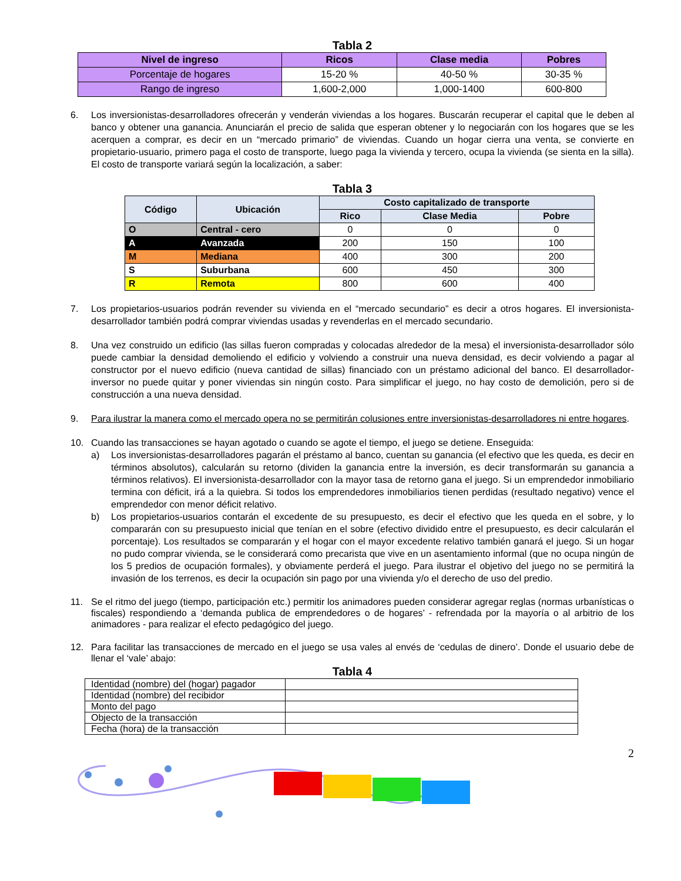Tabla 2
| Nivel de ingreso | Ricos | Clase media | Pobres |
| --- | --- | --- | --- |
| Porcentaje de hogares | 15-20 % | 40-50 % | 30-35 % |
| Rango de ingreso | 1,600-2,000 | 1,000-1400 | 600-800 |
6. Los inversionistas-desarrolladores ofrecerán y venderán viviendas a los hogares. Buscarán recuperar el capital que le deben al banco y obtener una ganancia. Anunciarán el precio de salida que esperan obtener y lo negociarán con los hogares que se les acerquen a comprar, es decir en un “mercado primario” de viviendas. Cuando un hogar cierra una venta, se convierte en propietario-usuario, primero paga el costo de transporte, luego paga la vivienda y tercero, ocupa la vivienda (se sienta en la silla). El costo de transporte variará según la localización, a saber:
Tabla 3
| Código | Ubicación | Costo capitalizado de transporte | | |
| --- | --- | --- | --- | --- |
| | | Rico | Clase Media | Pobre |
| O | Central - cero | 0 | 0 | 0 |
| A | Avanzada | 200 | 150 | 100 |
| M | Mediana | 400 | 300 | 200 |
| S | Suburbana | 600 | 450 | 300 |
| R | Remota | 800 | 600 | 400 |
7. Los propietarios-usuarios podrán revender su vivienda en el “mercado secundario” es decir a otros hogares. El inversionista-desarrollador también podrá comprar viviendas usadas y revenderlas en el mercado secundario.
8. Una vez construido un edificio (las sillas fueron compradas y colocadas alrededor de la mesa) el inversionista-desarrollador sólo puede cambiar la densidad demoliendo el edificio y volviendo a construir una nueva densidad, es decir volviendo a pagar al constructor por el nuevo edificio (nueva cantidad de sillas) financiado con un préstamo adicional del banco. El desarrollador-inversor no puede quitar y poner viviendas sin ningún costo. Para simplificar el juego, no hay costo de demolición, pero si de construcción a una nueva densidad.
9. Para ilustrar la manera como el mercado opera no se permitirán colusiones entre inversionistas-desarrolladores ni entre hogares.
10. Cuando las transacciones se hayan agotado o cuando se agote el tiempo, el juego se detiene. Enseguida:
a) Los inversionistas-desarrolladores pagarán el préstamo al banco, cuentan su ganancia (el efectivo que les queda, es decir en términos absolutos), calcularán su retorno (dividen la ganancia entre la inversión, es decir transformarán su ganancia a términos relativos). El inversionista-desarrollador con la mayor tasa de retorno gana el juego. Si un emprendedor inmobiliario termina con déficit, irá a la quiebra. Si todos los emprendedores inmobiliarios tienen perdidas (resultado negativo) vence el emprendedor con menor déficit relativo.
b) Los propietarios-usuarios contarán el excedente de su presupuesto, es decir el efectivo que les queda en el sobre, y lo compararán con su presupuesto inicial que tenían en el sobre (efectivo dividido entre el presupuesto, es decir calcularán el porcentaje). Los resultados se compararán y el hogar con el mayor excedente relativo también ganará el juego. Si un hogar no pudo comprar vivienda, se le considerará como precarista que vive en un asentamiento informal (que no ocupa ningún de los 5 predios de ocupación formales), y obviamente perderá el juego. Para ilustrar el objetivo del juego no se permitirá la invasión de los terrenos, es decir la ocupación sin pago por una vivienda y/o el derecho de uso del predio.
11. Se el ritmo del juego (tiempo, participación etc.) permitir los animadores pueden considerar agregar reglas (normas urbanísticas o fiscales) respondiendo a ‘demanda publica de emprendedores o de hogares’ - refrendada por la mayoría o al arbitrio de los animadores - para realizar el efecto pedagógico del juego.
12. Para facilitar las transacciones de mercado en el juego se usa vales al envés de ‘cedulas de dinero’. Donde el usuario debe de llenar el ‘vale’ abajo:
Tabla 4
| Identidad (nombre) del (hogar) pagador | |
| Identidad (nombre) del recibidor | |
| Monto del pago | |
| Objecto de la transacción | |
| Fecha (hora) de la transacción | |
2